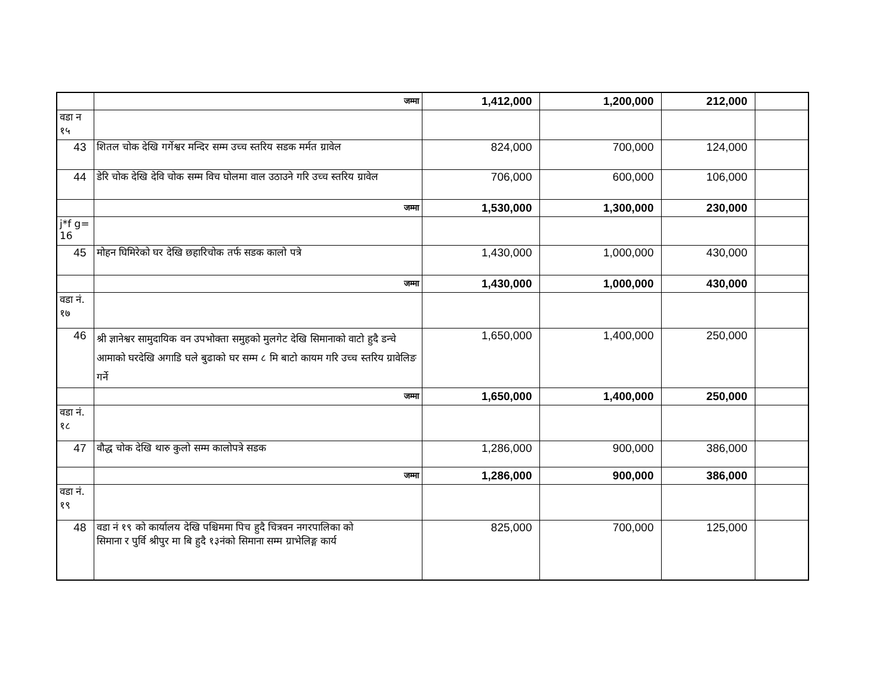| | जम्मा | 1,412,000 | 1,200,000 | 212,000 | |
| वडा न १५ | | | | | |
| 43 | शितल चोक देखि गर्गेश्वर मन्दिर सम्म उच्च स्तरिय सडक मर्मत ग्रावेल | 824,000 | 700,000 | 124,000 | |
| 44 | डेरि चोक देखि देवि चोक सम्म विच घोलमा वाल उठाउने गरि उच्च स्तरिय ग्रावेल | 706,000 | 600,000 | 106,000 | |
| | जम्मा | 1,530,000 | 1,300,000 | 230,000 | |
| j*f g= 16 | | | | | |
| 45 | मोहन घिमिरेको घर देखि छहारिचोक तर्फ सडक कालो पत्रे | 1,430,000 | 1,000,000 | 430,000 | |
| | जम्मा | 1,430,000 | 1,000,000 | 430,000 | |
| वडा नं. १७ | | | | | |
| 46 | श्री ज्ञानेश्वर सामुदायिक वन उपभोक्ता समुहको मुलगेट देखि सिमानाको वाटो हुदै डन्चे आमाको घरदेखि अगाडि घले बुढाको घर सम्म ८ मि बाटो कायम गरि उच्च स्तरिय ग्रावेलिङ गर्ने | 1,650,000 | 1,400,000 | 250,000 | |
| | जम्मा | 1,650,000 | 1,400,000 | 250,000 | |
| वडा नं. १८ | | | | | |
| 47 | वौद्ध चोक देखि थारु कुलो सम्म कालोपत्रे सडक | 1,286,000 | 900,000 | 386,000 | |
| | जम्मा | 1,286,000 | 900,000 | 386,000 | |
| वडा नं. १९ | | | | | |
| 48 | वडा नं १९ को कार्यालय देखि पश्चिममा पिच हुदै चित्रवन नगरपालिका को सिमाना र पुर्वि श्रीपुर मा बि हुदै १३नंको सिमाना सम्म ग्राभेलिङ्ग कार्य | 825,000 | 700,000 | 125,000 | |